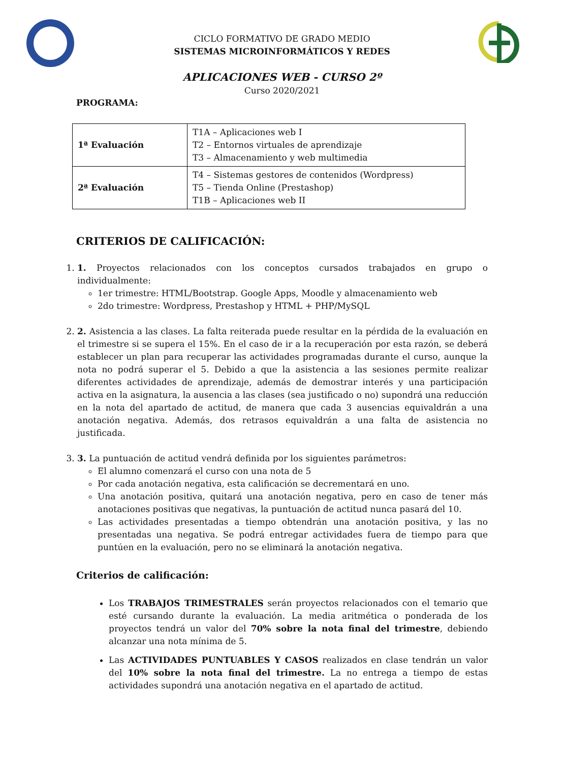CICLO FORMATIVO DE GRADO MEDIO
SISTEMAS MICROINFORMÁTICOS Y REDES
APLICACIONES WEB - CURSO 2º
Curso 2020/2021
PROGRAMA:
| 1ª Evaluación | T1A – Aplicaciones web I T2 – Entornos virtuales de aprendizaje T3 – Almacenamiento y web multimedia |
| 2ª Evaluación | T4 – Sistemas gestores de contenidos (Wordpress) T5 – Tienda Online (Prestashop) T1B – Aplicaciones web II |
CRITERIOS DE CALIFICACIÓN:
1. 1. Proyectos relacionados con los conceptos cursados trabajados en grupo o individualmente:
1er trimestre: HTML/Bootstrap. Google Apps, Moodle y almacenamiento web
2do trimestre: Wordpress, Prestashop y HTML + PHP/MySQL
2. 2. Asistencia a las clases. La falta reiterada puede resultar en la pérdida de la evaluación en el trimestre si se supera el 15%. En el caso de ir a la recuperación por esta razón, se deberá establecer un plan para recuperar las actividades programadas durante el curso, aunque la nota no podrá superar el 5. Debido a que la asistencia a las sesiones permite realizar diferentes actividades de aprendizaje, además de demostrar interés y una participación activa en la asignatura, la ausencia a las clases (sea justificado o no) supondrá una reducción en la nota del apartado de actitud, de manera que cada 3 ausencias equivaldrán a una anotación negativa. Además, dos retrasos equivaldrán a una falta de asistencia no justificada.
3. 3. La puntuación de actitud vendrá definida por los siguientes parámetros:
El alumno comenzará el curso con una nota de 5
Por cada anotación negativa, esta calificación se decrementará en uno.
Una anotación positiva, quitará una anotación negativa, pero en caso de tener más anotaciones positivas que negativas, la puntuación de actitud nunca pasará del 10.
Las actividades presentadas a tiempo obtendrán una anotación positiva, y las no presentadas una negativa. Se podrá entregar actividades fuera de tiempo para que puntúen en la evaluación, pero no se eliminará la anotación negativa.
Criterios de calificación:
Los TRABAJOS TRIMESTRALES serán proyectos relacionados con el temario que esté cursando durante la evaluación. La media aritmética o ponderada de los proyectos tendrá un valor del 70% sobre la nota final del trimestre, debiendo alcanzar una nota mínima de 5.
Las ACTIVIDADES PUNTUABLES Y CASOS realizados en clase tendrán un valor del 10% sobre la nota final del trimestre. La no entrega a tiempo de estas actividades supondrá una anotación negativa en el apartado de actitud.